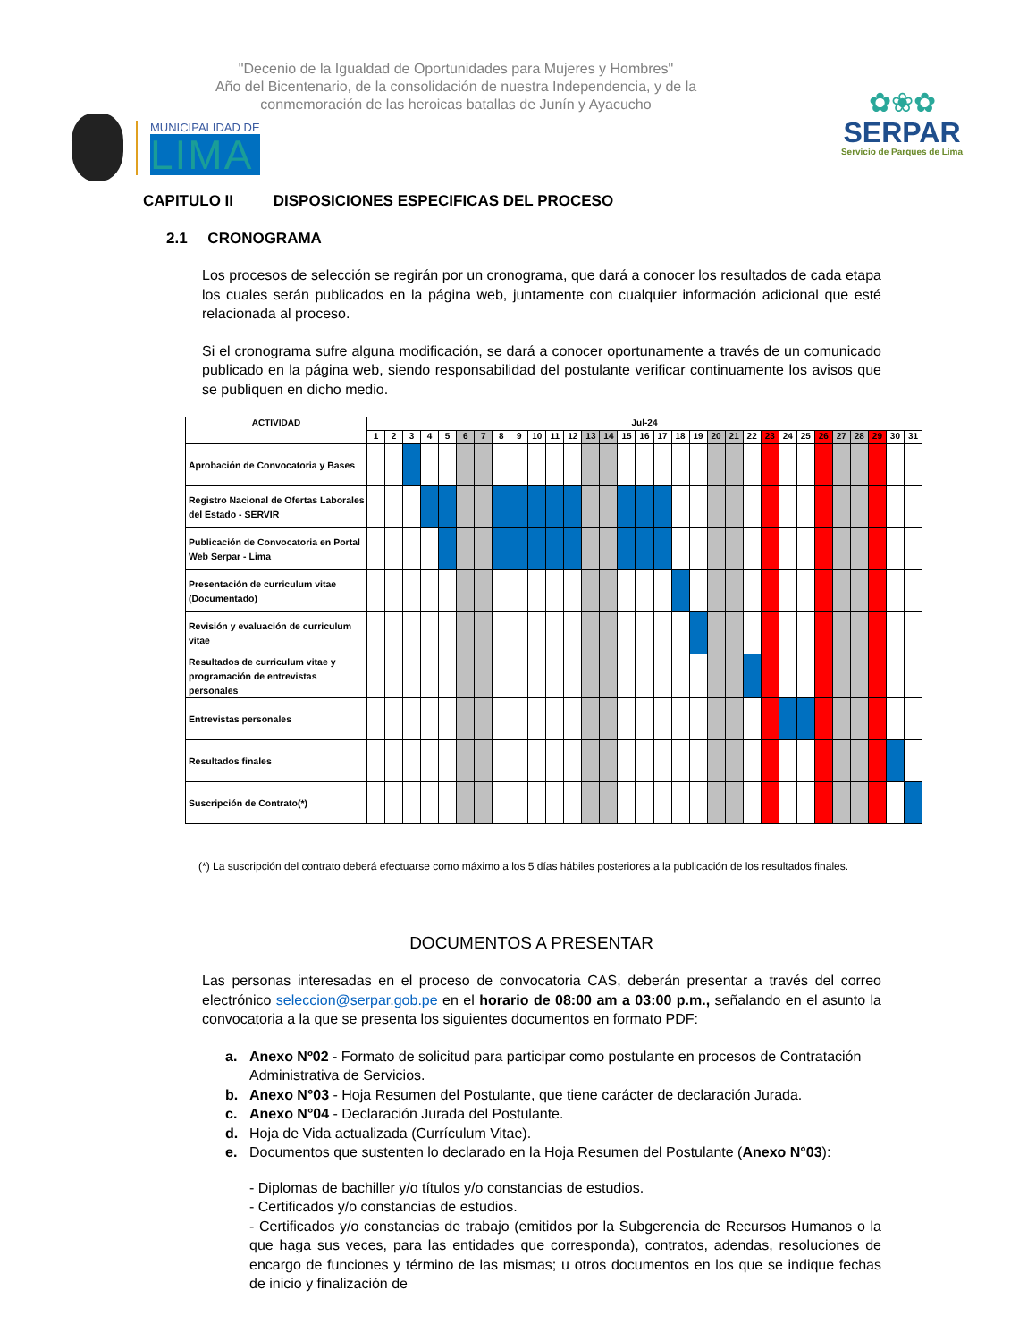"Decenio de la Igualdad de Oportunidades para Mujeres y Hombres"
Año del Bicentenario, de la consolidación de nuestra Independencia, y de la
conmemoración de las heroicas batallas de Junín y Ayacucho
MUNICIPALIDAD DE
LIMA
✿❀✿
SERPAR
Servicio de Parques de Lima
CAPITULO II DISPOSICIONES ESPECIFICAS DEL PROCESO
2.1 CRONOGRAMA
Los procesos de selección se regirán por un cronograma, que dará a conocer los resultados de cada etapa los cuales serán publicados en la página web, juntamente con cualquier información adicional que esté relacionada al proceso.
Si el cronograma sufre alguna modificación, se dará a conocer oportunamente a través de un comunicado publicado en la página web, siendo responsabilidad del postulante verificar continuamente los avisos que se publiquen en dicho medio.
| ACTIVIDAD | Jul-24 | | | | | | | | | | | | | | | | | | | | | | | | | | | | | | |
| --- | --- | --- | --- | --- | --- | --- | --- | --- | --- | --- | --- | --- | --- | --- | --- | --- | --- | --- | --- | --- | --- | --- | --- | --- | --- | --- | --- | --- | --- | --- | --- |
| | 1 | 2 | 3 | 4 | 5 | 6 | 7 | 8 | 9 | 10 | 11 | 12 | 13 | 14 | 15 | 16 | 17 | 18 | 19 | 20 | 21 | 22 | 23 | 24 | 25 | 26 | 27 | 28 | 29 | 30 | 31 |
| Aprobación de Convocatoria y Bases | | | | | | | | | | | | | | | | | | | | | | | | | | | | | | | |
| Registro Nacional de Ofertas Laborales del Estado - SERVIR | | | | | | | | | | | | | | | | | | | | | | | | | | | | | | | |
| Publicación de Convocatoria en Portal Web Serpar - Lima | | | | | | | | | | | | | | | | | | | | | | | | | | | | | | | |
| Presentación de curriculum vitae (Documentado) | | | | | | | | | | | | | | | | | | | | | | | | | | | | | | | |
| Revisión y evaluación de curriculum vitae | | | | | | | | | | | | | | | | | | | | | | | | | | | | | | | |
| Resultados de curriculum vitae y programación de entrevistas personales | | | | | | | | | | | | | | | | | | | | | | | | | | | | | | | |
| Entrevistas personales | | | | | | | | | | | | | | | | | | | | | | | | | | | | | | | |
| Resultados finales | | | | | | | | | | | | | | | | | | | | | | | | | | | | | | | |
| Suscripción de Contrato(*) | | | | | | | | | | | | | | | | | | | | | | | | | | | | | | | |
(*) La suscripción del contrato deberá efectuarse como máximo a los 5 días hábiles posteriores a la publicación de los resultados finales.
DOCUMENTOS A PRESENTAR
Las personas interesadas en el proceso de convocatoria CAS, deberán presentar a través del correo electrónico seleccion@serpar.gob.pe en el horario de 08:00 am a 03:00 p.m., señalando en el asunto la convocatoria a la que se presenta los siguientes documentos en formato PDF:
a. Anexo Nº02 - Formato de solicitud para participar como postulante en procesos de Contratación Administrativa de Servicios.
b. Anexo N°03 - Hoja Resumen del Postulante, que tiene carácter de declaración Jurada.
c. Anexo N°04 - Declaración Jurada del Postulante.
d. Hoja de Vida actualizada (Currículum Vitae).
e. Documentos que sustenten lo declarado en la Hoja Resumen del Postulante (Anexo N°03):
- Diplomas de bachiller y/o títulos y/o constancias de estudios.
- Certificados y/o constancias de estudios.
- Certificados y/o constancias de trabajo (emitidos por la Subgerencia de Recursos Humanos o la que haga sus veces, para las entidades que corresponda), contratos, adendas, resoluciones de encargo de funciones y término de las mismas; u otros documentos en los que se indique fechas de inicio y finalización de